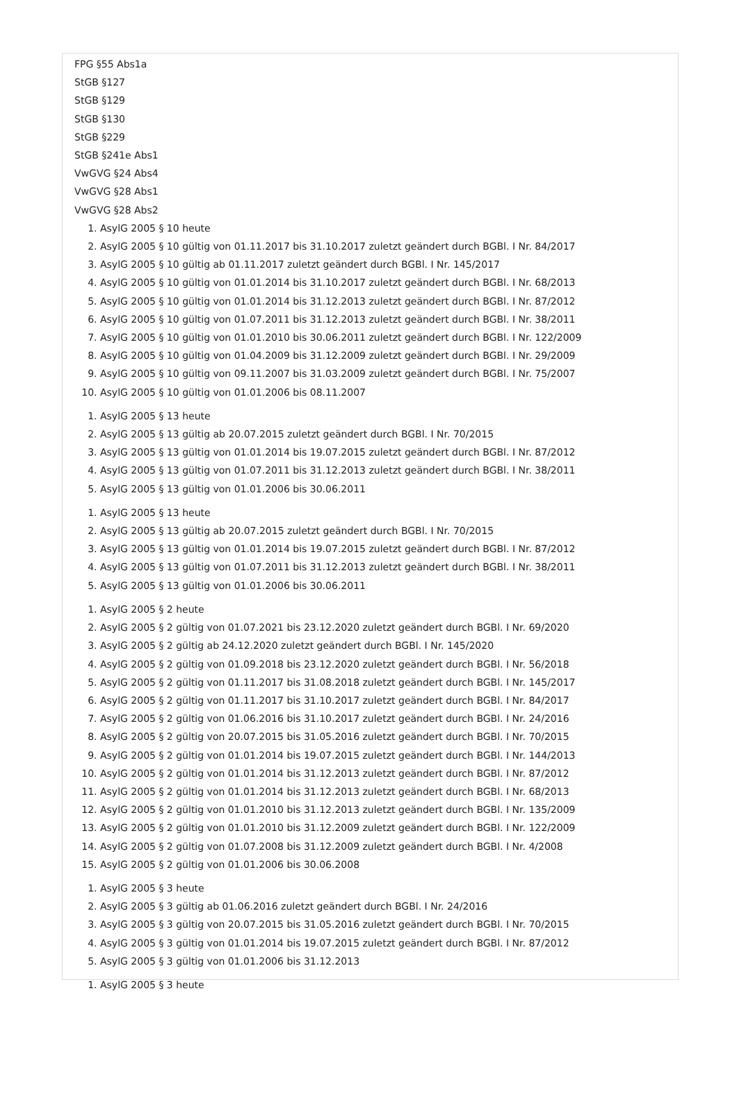FPG §55 Abs1a
StGB §127
StGB §129
StGB §130
StGB §229
StGB §241e Abs1
VwGVG §24 Abs4
VwGVG §28 Abs1
VwGVG §28 Abs2
1. AsylG 2005 § 10 heute
2. AsylG 2005 § 10 gültig von 01.11.2017 bis 31.10.2017 zuletzt geändert durch BGBl. I Nr. 84/2017
3. AsylG 2005 § 10 gültig ab 01.11.2017 zuletzt geändert durch BGBl. I Nr. 145/2017
4. AsylG 2005 § 10 gültig von 01.01.2014 bis 31.10.2017 zuletzt geändert durch BGBl. I Nr. 68/2013
5. AsylG 2005 § 10 gültig von 01.01.2014 bis 31.12.2013 zuletzt geändert durch BGBl. I Nr. 87/2012
6. AsylG 2005 § 10 gültig von 01.07.2011 bis 31.12.2013 zuletzt geändert durch BGBl. I Nr. 38/2011
7. AsylG 2005 § 10 gültig von 01.01.2010 bis 30.06.2011 zuletzt geändert durch BGBl. I Nr. 122/2009
8. AsylG 2005 § 10 gültig von 01.04.2009 bis 31.12.2009 zuletzt geändert durch BGBl. I Nr. 29/2009
9. AsylG 2005 § 10 gültig von 09.11.2007 bis 31.03.2009 zuletzt geändert durch BGBl. I Nr. 75/2007
10. AsylG 2005 § 10 gültig von 01.01.2006 bis 08.11.2007
1. AsylG 2005 § 13 heute
2. AsylG 2005 § 13 gültig ab 20.07.2015 zuletzt geändert durch BGBl. I Nr. 70/2015
3. AsylG 2005 § 13 gültig von 01.01.2014 bis 19.07.2015 zuletzt geändert durch BGBl. I Nr. 87/2012
4. AsylG 2005 § 13 gültig von 01.07.2011 bis 31.12.2013 zuletzt geändert durch BGBl. I Nr. 38/2011
5. AsylG 2005 § 13 gültig von 01.01.2006 bis 30.06.2011
1. AsylG 2005 § 13 heute
2. AsylG 2005 § 13 gültig ab 20.07.2015 zuletzt geändert durch BGBl. I Nr. 70/2015
3. AsylG 2005 § 13 gültig von 01.01.2014 bis 19.07.2015 zuletzt geändert durch BGBl. I Nr. 87/2012
4. AsylG 2005 § 13 gültig von 01.07.2011 bis 31.12.2013 zuletzt geändert durch BGBl. I Nr. 38/2011
5. AsylG 2005 § 13 gültig von 01.01.2006 bis 30.06.2011
1. AsylG 2005 § 2 heute
2. AsylG 2005 § 2 gültig von 01.07.2021 bis 23.12.2020 zuletzt geändert durch BGBl. I Nr. 69/2020
3. AsylG 2005 § 2 gültig ab 24.12.2020 zuletzt geändert durch BGBl. I Nr. 145/2020
4. AsylG 2005 § 2 gültig von 01.09.2018 bis 23.12.2020 zuletzt geändert durch BGBl. I Nr. 56/2018
5. AsylG 2005 § 2 gültig von 01.11.2017 bis 31.08.2018 zuletzt geändert durch BGBl. I Nr. 145/2017
6. AsylG 2005 § 2 gültig von 01.11.2017 bis 31.10.2017 zuletzt geändert durch BGBl. I Nr. 84/2017
7. AsylG 2005 § 2 gültig von 01.06.2016 bis 31.10.2017 zuletzt geändert durch BGBl. I Nr. 24/2016
8. AsylG 2005 § 2 gültig von 20.07.2015 bis 31.05.2016 zuletzt geändert durch BGBl. I Nr. 70/2015
9. AsylG 2005 § 2 gültig von 01.01.2014 bis 19.07.2015 zuletzt geändert durch BGBl. I Nr. 144/2013
10. AsylG 2005 § 2 gültig von 01.01.2014 bis 31.12.2013 zuletzt geändert durch BGBl. I Nr. 87/2012
11. AsylG 2005 § 2 gültig von 01.01.2014 bis 31.12.2013 zuletzt geändert durch BGBl. I Nr. 68/2013
12. AsylG 2005 § 2 gültig von 01.01.2010 bis 31.12.2013 zuletzt geändert durch BGBl. I Nr. 135/2009
13. AsylG 2005 § 2 gültig von 01.01.2010 bis 31.12.2009 zuletzt geändert durch BGBl. I Nr. 122/2009
14. AsylG 2005 § 2 gültig von 01.07.2008 bis 31.12.2009 zuletzt geändert durch BGBl. I Nr. 4/2008
15. AsylG 2005 § 2 gültig von 01.01.2006 bis 30.06.2008
1. AsylG 2005 § 3 heute
2. AsylG 2005 § 3 gültig ab 01.06.2016 zuletzt geändert durch BGBl. I Nr. 24/2016
3. AsylG 2005 § 3 gültig von 20.07.2015 bis 31.05.2016 zuletzt geändert durch BGBl. I Nr. 70/2015
4. AsylG 2005 § 3 gültig von 01.01.2014 bis 19.07.2015 zuletzt geändert durch BGBl. I Nr. 87/2012
5. AsylG 2005 § 3 gültig von 01.01.2006 bis 31.12.2013
1. AsylG 2005 § 3 heute